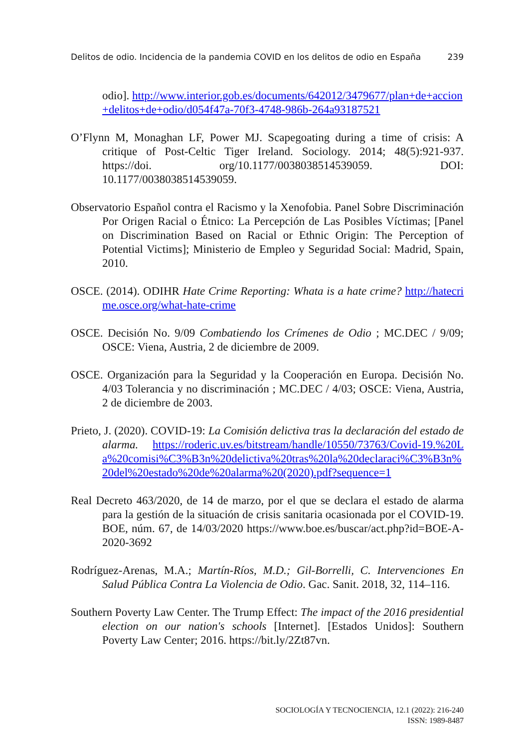Delitos de odio. Incidencia de la pandemia COVID en los delitos de odio en España 239
odio]. http://www.interior.gob.es/documents/642012/3479677/plan+de+accion+delitos+de+odio/d054f47a-70f3-4748-986b-264a93187521
O’Flynn M, Monaghan LF, Power MJ. Scapegoating during a time of crisis: A critique of Post-Celtic Tiger Ireland. Sociology. 2014; 48(5):921-937. https://doi. org/10.1177/0038038514539059. DOI: 10.1177/0038038514539059.
Observatorio Español contra el Racismo y la Xenofobia. Panel Sobre Discriminación Por Origen Racial o Étnico: La Percepción de Las Posibles Víctimas; [Panel on Discrimination Based on Racial or Ethnic Origin: The Perception of Potential Victims]; Ministerio de Empleo y Seguridad Social: Madrid, Spain, 2010.
OSCE. (2014). ODIHR Hate Crime Reporting: Whata is a hate crime? http://hatecrime.osce.org/what-hate-crime
OSCE. Decisión No. 9/09 Combatiendo los Crímenes de Odio ; MC.DEC / 9/09; OSCE: Viena, Austria, 2 de diciembre de 2009.
OSCE. Organización para la Seguridad y la Cooperación en Europa. Decisión No. 4/03 Tolerancia y no discriminación ; MC.DEC / 4/03; OSCE: Viena, Austria, 2 de diciembre de 2003.
Prieto, J. (2020). COVID-19: La Comisión delictiva tras la declaración del estado de alarma. https://roderic.uv.es/bitstream/handle/10550/73763/Covid-19.%20La%20comisi%C3%B3n%20delictiva%20tras%20la%20declaraci%C3%B3n%20del%20estado%20de%20alarma%20(2020).pdf?sequence=1
Real Decreto 463/2020, de 14 de marzo, por el que se declara el estado de alarma para la gestión de la situación de crisis sanitaria ocasionada por el COVID-19. BOE, núm. 67, de 14/03/2020 https://www.boe.es/buscar/act.php?id=BOE-A-2020-3692
Rodríguez-Arenas, M.A.; Martín-Ríos, M.D.; Gil-Borrelli, C. Intervenciones En Salud Pública Contra La Violencia de Odio. Gac. Sanit. 2018, 32, 114–116.
Southern Poverty Law Center. The Trump Effect: The impact of the 2016 presidential election on our nation's schools [Internet]. [Estados Unidos]: Southern Poverty Law Center; 2016. https://bit.ly/2Zt87vn.
SOCIOLOGÍA Y TECNOCIENCIA, 12.1 (2022): 216-240
ISSN: 1989-8487